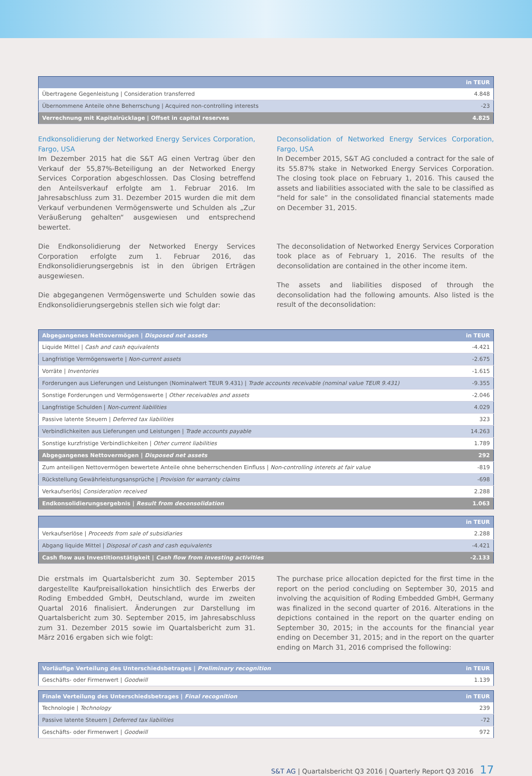| | in TEUR |
| --- | --- |
| Übertragene Gegenleistung / Consideration transferred | 4.848 |
| Übernommene Anteile ohne Beherrschung / Acquired non-controlling interests | -23 |
| Verrechnung mit Kapitalrücklage / Offset in capital reserves | 4.825 |
Endkonsolidierung der Networked Energy Services Corporation, Fargo, USA
Im Dezember 2015 hat die S&T AG einen Vertrag über den Verkauf der 55,87%-Beteiligung an der Networked Energy Services Corporation abgeschlossen. Das Closing betreffend den Anteilsverkauf erfolgte am 1. Februar 2016. Im Jahresabschluss zum 31. Dezember 2015 wurden die mit dem Verkauf verbundenen Vermögenswerte und Schulden als „Zur Veräußerung gehalten“ ausgewiesen und entsprechend bewertet.
Die Endkonsolidierung der Networked Energy Services Corporation erfolgte zum 1. Februar 2016, das Endkonsolidierungsergebnis ist in den übrigen Erträgen ausgewiesen.
Die abgegangenen Vermögenswerte und Schulden sowie das Endkonsolidierungsergebnis stellen sich wie folgt dar:
Deconsolidation of Networked Energy Services Corporation, Fargo, USA
In December 2015, S&T AG concluded a contract for the sale of its 55.87% stake in Networked Energy Services Corporation. The closing took place on February 1, 2016. This caused the assets and liabilities associated with the sale to be classified as “held for sale” in the consolidated financial statements made on December 31, 2015.
The deconsolidation of Networked Energy Services Corporation took place as of February 1, 2016. The results of the deconsolidation are contained in the other income item.
The assets and liabilities disposed of through the deconsolidation had the following amounts. Also listed is the result of the deconsolidation:
| Abgegangenes Nettovermögen / Disposed net assets | in TEUR |
| --- | --- |
| Liquide Mittel / Cash and cash equivalents | -4.421 |
| Langfristige Vermögenswerte / Non-current assets | -2.675 |
| Vorräte / Inventories | -1.615 |
| Forderungen aus Lieferungen und Leistungen (Nominalwert TEUR 9.431) / Trade accounts receivable (nominal value TEUR 9.431) | -9.355 |
| Sonstige Forderungen und Vermögenswerte / Other receivables and assets | -2.046 |
| Langfristige Schulden / Non-current liabilities | 4.029 |
| Passive latente Steuern / Deferred tax liabilities | 323 |
| Verbindlichkeiten aus Lieferungen und Leistungen / Trade accounts payable | 14.263 |
| Sonstige kurzfristige Verbindlichkeiten / Other current liabilities | 1.789 |
| Abgegangenes Nettovermögen / Disposed net assets | 292 |
| Zum anteiligen Nettovermögen bewertete Anteile ohne beherrschenden Einfluss / Non-controlling interets at fair value | -819 |
| Rückstellung Gewährleistungsansprüche / Provision for warranty claims | -698 |
| Verkaufserlös/ Consideration received | 2.288 |
| Endkonsolidierungsergebnis / Result from deconsolidation | 1.063 |
| | in TEUR |
| --- | --- |
| Verkaufserlöse / Proceeds from sale of subsidiaries | 2.288 |
| Abgang liquide Mittel / Disposal of cash and cash equivalents | -4.421 |
| Cash flow aus Investitionstätigkeit / Cash flow from investing activities | -2.133 |
Die erstmals im Quartalsbericht zum 30. September 2015 dargestellte Kaufpreisallokation hinsichtlich des Erwerbs der Roding Embedded GmbH, Deutschland, wurde im zweiten Quartal 2016 finalisiert. Änderungen zur Darstellung im Quartalsbericht zum 30. September 2015, im Jahresabschluss zum 31. Dezember 2015 sowie im Quartalsbericht zum 31. März 2016 ergaben sich wie folgt:
The purchase price allocation depicted for the first time in the report on the period concluding on September 30, 2015 and involving the acquisition of Roding Embedded GmbH, Germany was finalized in the second quarter of 2016. Alterations in the depictions contained in the report on the quarter ending on September 30, 2015; in the accounts for the financial year ending on December 31, 2015; and in the report on the quarter ending on March 31, 2016 comprised the following:
| Vorläufige Verteilung des Unterschiedsbetrages / Preliminary recognition | in TEUR |
| --- | --- |
| Geschäfts- oder Firmenwert / Goodwill | 1.139 |
| Finale Verteilung des Unterschiedsbetrages / Final recognition | in TEUR |
| --- | --- |
| Technologie / Technology | 239 |
| Passive latente Steuern / Deferred tax liabilities | -72 |
| Geschäfts- oder Firmenwert / Goodwill | 972 |
S&T AG | Quartalsbericht Q3 2016 | Quarterly Report Q3 2016 17